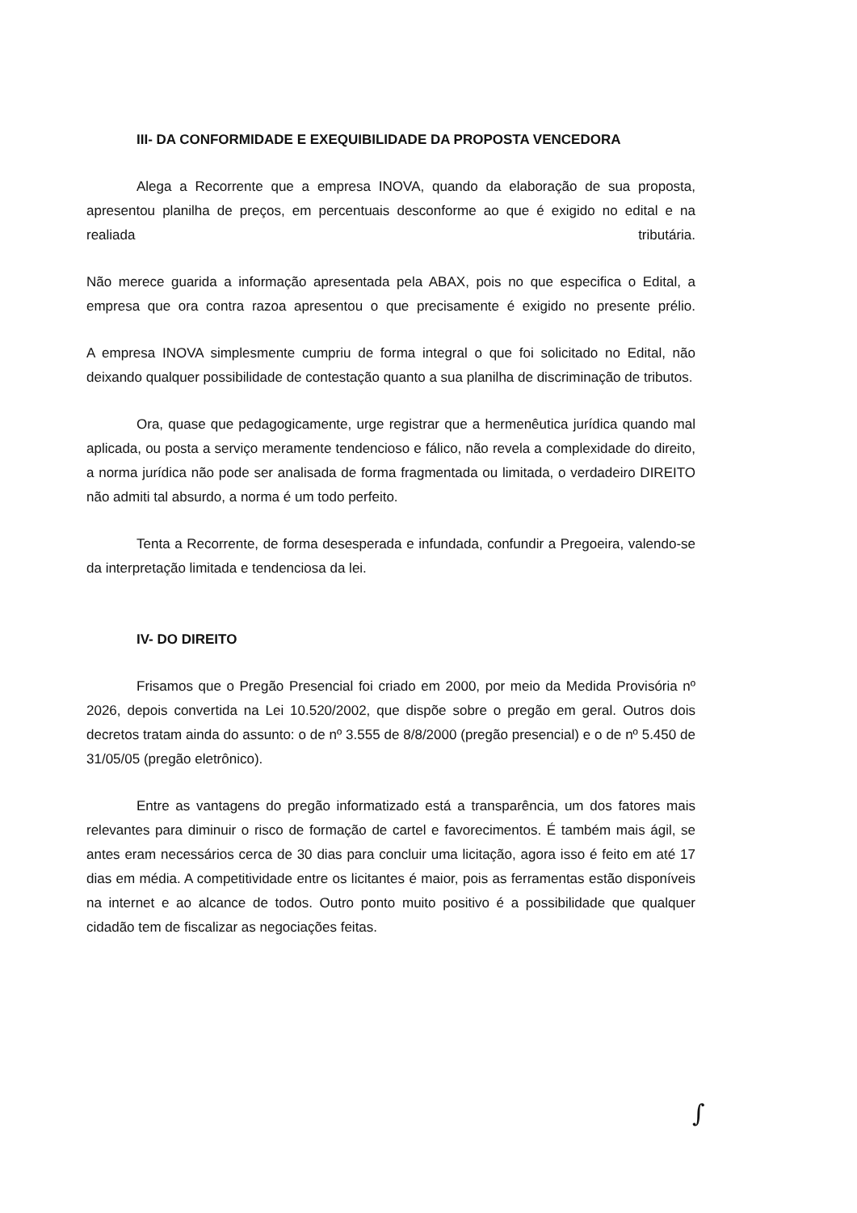III- DA CONFORMIDADE E EXEQUIBILIDADE DA PROPOSTA VENCEDORA
Alega a Recorrente que a empresa INOVA, quando da elaboração de sua proposta, apresentou planilha de preços, em percentuais desconforme ao que é exigido no edital e na realiada tributária.
Não merece guarida a informação apresentada pela ABAX, pois no que especifica o Edital, a empresa que ora contra razoa apresentou o que precisamente é exigido no presente prélio.
A empresa INOVA simplesmente cumpriu de forma integral o que foi solicitado no Edital, não deixando qualquer possibilidade de contestação quanto a sua planilha de discriminação de tributos.
Ora, quase que pedagogicamente, urge registrar que a hermenêutica jurídica quando mal aplicada, ou posta a serviço meramente tendencioso e fálico, não revela a complexidade do direito, a norma jurídica não pode ser analisada de forma fragmentada ou limitada, o verdadeiro DIREITO não admiti tal absurdo, a norma é um todo perfeito.
Tenta a Recorrente, de forma desesperada e infundada, confundir a Pregoeira, valendo-se da interpretação limitada e tendenciosa da lei.
IV- DO DIREITO
Frisamos que o Pregão Presencial foi criado em 2000, por meio da Medida Provisória nº 2026, depois convertida na Lei 10.520/2002, que dispõe sobre o pregão em geral. Outros dois decretos tratam ainda do assunto: o de nº 3.555 de 8/8/2000 (pregão presencial) e o de nº 5.450 de 31/05/05 (pregão eletrônico).
Entre as vantagens do pregão informatizado está a transparência, um dos fatores mais relevantes para diminuir o risco de formação de cartel e favorecimentos. É também mais ágil, se antes eram necessários cerca de 30 dias para concluir uma licitação, agora isso é feito em até 17 dias em média. A competitividade entre os licitantes é maior, pois as ferramentas estão disponíveis na internet e ao alcance de todos. Outro ponto muito positivo é a possibilidade que qualquer cidadão tem de fiscalizar as negociações feitas.
∫